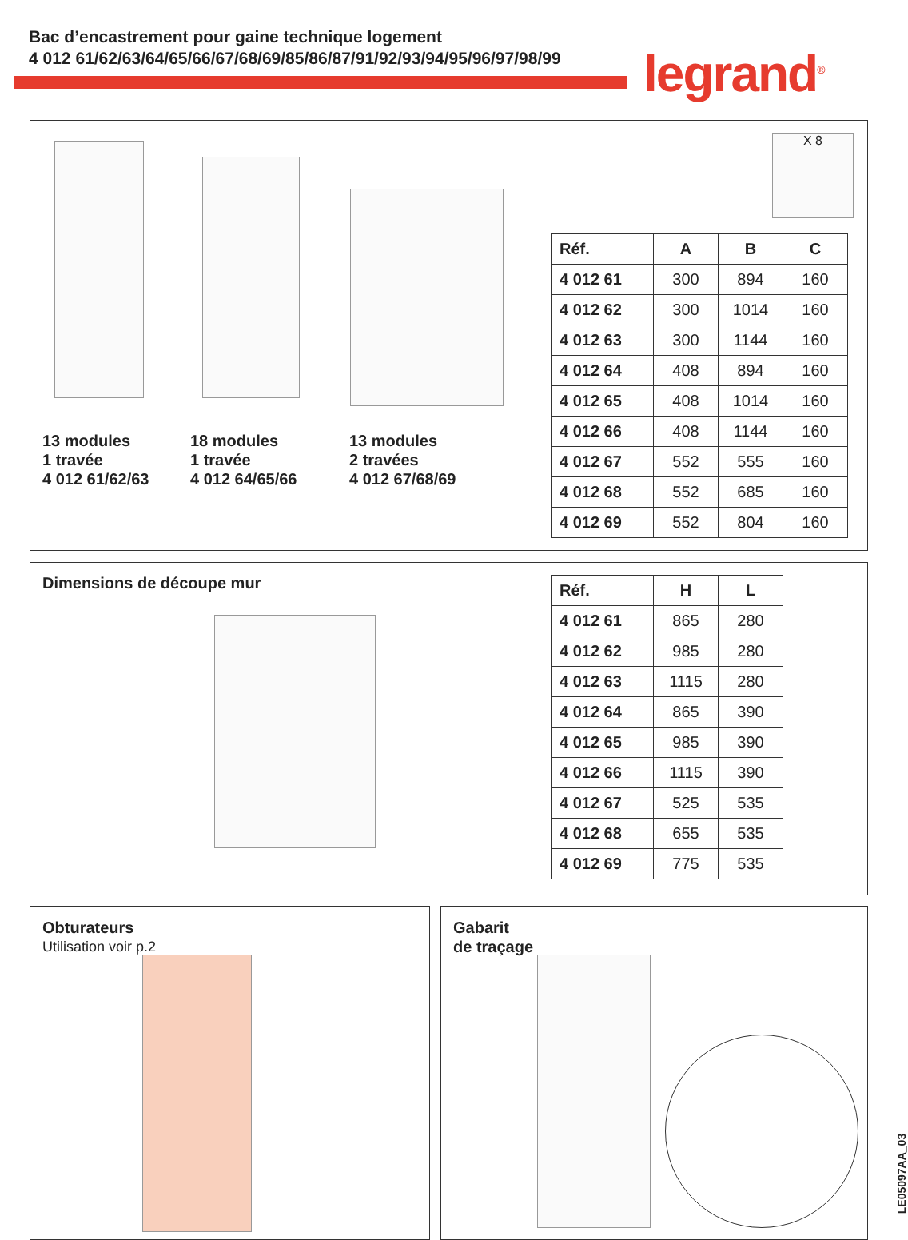Bac d’encastrement pour gaine technique logement
4 012 61/62/63/64/65/66/67/68/69/85/86/87/91/92/93/94/95/96/97/98/99
legrand<sup>®</sup>
X 8
13 modules
1 travée
4 012 61/62/63
18 modules
1 travée
4 012 64/65/66
13 modules
2 travées
4 012 67/68/69
| Réf. | A | B | C |
| --- | --- | --- | --- |
| 4 012 61 | 300 | 894 | 160 |
| 4 012 62 | 300 | 1014 | 160 |
| 4 012 63 | 300 | 1144 | 160 |
| 4 012 64 | 408 | 894 | 160 |
| 4 012 65 | 408 | 1014 | 160 |
| 4 012 66 | 408 | 1144 | 160 |
| 4 012 67 | 552 | 555 | 160 |
| 4 012 68 | 552 | 685 | 160 |
| 4 012 69 | 552 | 804 | 160 |
Dimensions de découpe mur
| Réf. | H | L |
| --- | --- | --- |
| 4 012 61 | 865 | 280 |
| 4 012 62 | 985 | 280 |
| 4 012 63 | 1115 | 280 |
| 4 012 64 | 865 | 390 |
| 4 012 65 | 985 | 390 |
| 4 012 66 | 1115 | 390 |
| 4 012 67 | 525 | 535 |
| 4 012 68 | 655 | 535 |
| 4 012 69 | 775 | 535 |
Obturateurs
Utilisation voir p.2
Gabarit
de traçage
LE05097AA_03